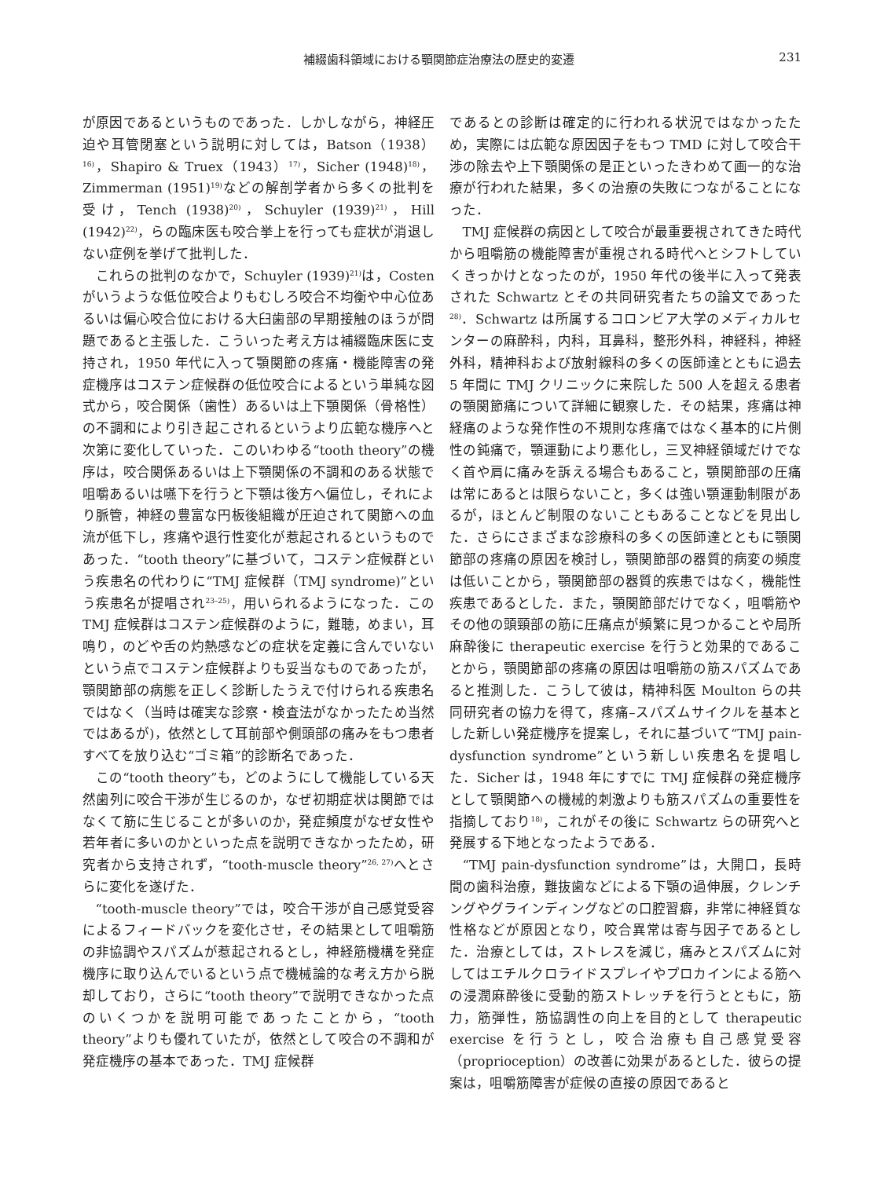補綴歯科領域における顎関節症治療法の歴史的変遷 231
が原因であるというものであった．しかしながら，神経圧迫や耳管閉塞という説明に対しては，Batson（1938）<sup>16)</sup>，Shapiro & Truex（1943）<sup>17)</sup>，Sicher (1948)<sup>18)</sup>，Zimmerman (1951)<sup>19)</sup>などの解剖学者から多くの批判を受け，Tench (1938)<sup>20)</sup>，Schuyler (1939)<sup>21)</sup>，Hill (1942)<sup>22)</sup>，らの臨床医も咬合挙上を行っても症状が消退しない症例を挙げて批判した．
これらの批判のなかで，Schuyler (1939)<sup>21)</sup>は，Costen がいうような低位咬合よりもむしろ咬合不均衡や中心位あるいは偏心咬合位における大臼歯部の早期接触のほうが問題であると主張した．こういった考え方は補綴臨床医に支持され，1950 年代に入って顎関節の疼痛・機能障害の発症機序はコステン症候群の低位咬合によるという単純な図式から，咬合関係（歯性）あるいは上下顎関係（骨格性）の不調和により引き起こされるというより広範な機序へと次第に変化していった．このいわゆる“tooth theory”の機序は，咬合関係あるいは上下顎関係の不調和のある状態で咀嚼あるいは嚥下を行うと下顎は後方へ偏位し，それにより脈管，神経の豊富な円板後組織が圧迫されて関節への血流が低下し，疼痛や退行性変化が惹起されるというものであった．“tooth theory”に基づいて，コステン症候群という疾患名の代わりに“TMJ 症候群（TMJ syndrome)”という疾患名が提唱され<sup>23–25)</sup>，用いられるようになった．このTMJ 症候群はコステン症候群のように，難聴，めまい，耳鳴り，のどや舌の灼熱感などの症状を定義に含んでいないという点でコステン症候群よりも妥当なものであったが，顎関節部の病態を正しく診断したうえで付けられる疾患名ではなく（当時は確実な診察・検査法がなかったため当然ではあるが)，依然として耳前部や側頭部の痛みをもつ患者すべてを放り込む“ゴミ箱”的診断名であった．
この“tooth theory”も，どのようにして機能している天然歯列に咬合干渉が生じるのか，なぜ初期症状は関節ではなくて筋に生じることが多いのか，発症頻度がなぜ女性や若年者に多いのかといった点を説明できなかったため，研究者から支持されず，“tooth-muscle theory”<sup>26, 27)</sup>へとさらに変化を遂げた．
“tooth-muscle theory”では，咬合干渉が自己感覚受容によるフィードバックを変化させ，その結果として咀嚼筋の非協調やスパズムが惹起されるとし，神経筋機構を発症機序に取り込んでいるという点で機械論的な考え方から脱却しており，さらに“tooth theory”で説明できなかった点のいくつかを説明可能であったことから，“tooth theory”よりも優れていたが，依然として咬合の不調和が発症機序の基本であった．TMJ 症候群
であるとの診断は確定的に行われる状況ではなかったため，実際には広範な原因因子をもつ TMD に対して咬合干渉の除去や上下顎関係の是正といったきわめて画一的な治療が行われた結果，多くの治療の失敗につながることになった．
TMJ 症候群の病因として咬合が最重要視されてきた時代から咀嚼筋の機能障害が重視される時代へとシフトしていくきっかけとなったのが，1950 年代の後半に入って発表された Schwartz とその共同研究者たちの論文であった<sup>28)</sup>．Schwartz は所属するコロンビア大学のメディカルセンターの麻酔科，内科，耳鼻科，整形外科，神経科，神経外科，精神科および放射線科の多くの医師達とともに過去 5 年間に TMJ クリニックに来院した 500 人を超える患者の顎関節痛について詳細に観察した．その結果，疼痛は神経痛のような発作性の不規則な疼痛ではなく基本的に片側性の鈍痛で，顎運動により悪化し，三叉神経領域だけでなく首や肩に痛みを訴える場合もあること，顎関節部の圧痛は常にあるとは限らないこと，多くは強い顎運動制限があるが，ほとんど制限のないこともあることなどを見出した．さらにさまざまな診療科の多くの医師達とともに顎関節部の疼痛の原因を検討し，顎関節部の器質的病変の頻度は低いことから，顎関節部の器質的疾患ではなく，機能性疾患であるとした．また，顎関節部だけでなく，咀嚼筋やその他の頭頸部の筋に圧痛点が頻繁に見つかることや局所麻酔後に therapeutic exercise を行うと効果的であることから，顎関節部の疼痛の原因は咀嚼筋の筋スパズムであると推測した．こうして彼は，精神科医 Moulton らの共同研究者の協力を得て，疼痛–スパズムサイクルを基本とした新しい発症機序を提案し，それに基づいて“TMJ pain-dysfunction syndrome”という新しい疾患名を提唱した．Sicher は，1948 年にすでに TMJ 症候群の発症機序として顎関節への機械的刺激よりも筋スパズムの重要性を指摘しており<sup>18)</sup>，これがその後に Schwartz らの研究へと発展する下地となったようである．
“TMJ pain-dysfunction syndrome”は，大開口，長時間の歯科治療，難抜歯などによる下顎の過伸展，クレンチングやグラインディングなどの口腔習癖，非常に神経質な性格などが原因となり，咬合異常は寄与因子であるとした．治療としては，ストレスを減じ，痛みとスパズムに対してはエチルクロライドスプレイやプロカインによる筋への浸潤麻酔後に受動的筋ストレッチを行うとともに，筋力，筋弾性，筋協調性の向上を目的として therapeutic exercise を行うとし，咬合治療も自己感覚受容（proprioception）の改善に効果があるとした．彼らの提案は，咀嚼筋障害が症候の直接の原因であると